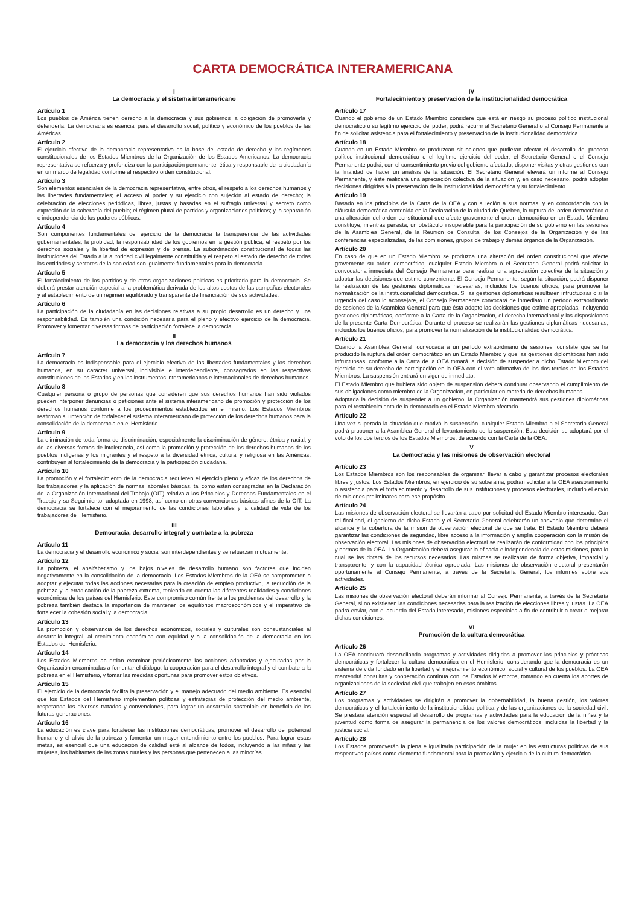CARTA DEMOCRÁTICA INTERAMERICANA
I
La democracia y el sistema interamericano
Artículo 1
Los pueblos de América tienen derecho a la democracia y sus gobiernos la obligación de promoverla y defenderla. La democracia es esencial para el desarrollo social, político y económico de los pueblos de las Américas.
Artículo 2
El ejercicio efectivo de la democracia representativa es la base del estado de derecho y los regímenes constitucionales de los Estados Miembros de la Organización de los Estados Americanos. La democracia representativa se refuerza y profundiza con la participación permanente, ética y responsable de la ciudadanía en un marco de legalidad conforme al respectivo orden constitucional.
Artículo 3
Son elementos esenciales de la democracia representativa, entre otros, el respeto a los derechos humanos y las libertades fundamentales; el acceso al poder y su ejercicio con sujeción al estado de derecho; la celebración de elecciones periódicas, libres, justas y basadas en el sufragio universal y secreto como expresión de la soberanía del pueblo; el régimen plural de partidos y organizaciones políticas; y la separación e independencia de los poderes públicos.
Artículo 4
Son componentes fundamentales del ejercicio de la democracia la transparencia de las actividades gubernamentales, la probidad, la responsabilidad de los gobiernos en la gestión pública, el respeto por los derechos sociales y la libertad de expresión y de prensa. La subordinación constitucional de todas las instituciones del Estado a la autoridad civil legalmente constituida y el respeto al estado de derecho de todas las entidades y sectores de la sociedad son igualmente fundamentales para la democracia.
Artículo 5
El fortalecimiento de los partidos y de otras organizaciones políticas es prioritario para la democracia. Se deberá prestar atención especial a la problemática derivada de los altos costos de las campañas electorales y al establecimiento de un régimen equilibrado y transparente de financiación de sus actividades.
Artículo 6
La participación de la ciudadanía en las decisiones relativas a su propio desarrollo es un derecho y una responsabilidad. Es también una condición necesaria para el pleno y efectivo ejercicio de la democracia. Promover y fomentar diversas formas de participación fortalece la democracia.
II
La democracia y los derechos humanos
Artículo 7
La democracia es indispensable para el ejercicio efectivo de las libertades fundamentales y los derechos humanos, en su carácter universal, indivisible e interdependiente, consagrados en las respectivas constituciones de los Estados y en los instrumentos interamericanos e internacionales de derechos humanos.
Artículo 8
Cualquier persona o grupo de personas que consideren que sus derechos humanos han sido violados pueden interponer denuncias o peticiones ante el sistema interamericano de promoción y protección de los derechos humanos conforme a los procedimientos establecidos en el mismo. Los Estados Miembros reafirman su intención de fortalecer el sistema interamericano de protección de los derechos humanos para la consolidación de la democracia en el Hemisferio.
Artículo 9
La eliminación de toda forma de discriminación, especialmente la discriminación de género, étnica y racial, y de las diversas formas de intolerancia, así como la promoción y protección de los derechos humanos de los pueblos indígenas y los migrantes y el respeto a la diversidad étnica, cultural y religiosa en las Américas, contribuyen al fortalecimiento de la democracia y la participación ciudadana.
Artículo 10
La promoción y el fortalecimiento de la democracia requieren el ejercicio pleno y eficaz de los derechos de los trabajadores y la aplicación de normas laborales básicas, tal como están consagradas en la Declaración de la Organización Internacional del Trabajo (OIT) relativa a los Principios y Derechos Fundamentales en el Trabajo y su Seguimiento, adoptada en 1998, así como en otras convenciones básicas afines de la OIT. La democracia se fortalece con el mejoramiento de las condiciones laborales y la calidad de vida de los trabajadores del Hemisferio.
III
Democracia, desarrollo integral y combate a la pobreza
Artículo 11
La democracia y el desarrollo económico y social son interdependientes y se refuerzan mutuamente.
Artículo 12
La pobreza, el analfabetismo y los bajos niveles de desarrollo humano son factores que inciden negativamente en la consolidación de la democracia. Los Estados Miembros de la OEA se comprometen a adoptar y ejecutar todas las acciones necesarias para la creación de empleo productivo, la reducción de la pobreza y la erradicación de la pobreza extrema, teniendo en cuenta las diferentes realidades y condiciones económicas de los países del Hemisferio. Este compromiso común frente a los problemas del desarrollo y la pobreza también destaca la importancia de mantener los equilibrios macroeconómicos y el imperativo de fortalecer la cohesión social y la democracia.
Artículo 13
La promoción y observancia de los derechos económicos, sociales y culturales son consustanciales al desarrollo integral, al crecimiento económico con equidad y a la consolidación de la democracia en los Estados del Hemisferio.
Artículo 14
Los Estados Miembros acuerdan examinar periódicamente las acciones adoptadas y ejecutadas por la Organización encaminadas a fomentar el diálogo, la cooperación para el desarrollo integral y el combate a la pobreza en el Hemisferio, y tomar las medidas oportunas para promover estos objetivos.
Artículo 15
El ejercicio de la democracia facilita la preservación y el manejo adecuado del medio ambiente. Es esencial que los Estados del Hemisferio implementen políticas y estrategias de protección del medio ambiente, respetando los diversos tratados y convenciones, para lograr un desarrollo sostenible en beneficio de las futuras generaciones.
Artículo 16
La educación es clave para fortalecer las instituciones democráticas, promover el desarrollo del potencial humano y el alivio de la pobreza y fomentar un mayor entendimiento entre los pueblos. Para lograr estas metas, es esencial que una educación de calidad esté al alcance de todos, incluyendo a las niñas y las mujeres, los habitantes de las zonas rurales y las personas que pertenecen a las minorías.
IV
Fortalecimiento y preservación de la institucionalidad democrática
Artículo 17
Cuando el gobierno de un Estado Miembro considere que está en riesgo su proceso político institucional democrático o su legítimo ejercicio del poder, podrá recurrir al Secretario General o al Consejo Permanente a fin de solicitar asistencia para el fortalecimiento y preservación de la institucionalidad democrática.
Artículo 18
Cuando en un Estado Miembro se produzcan situaciones que pudieran afectar el desarrollo del proceso político institucional democrático o el legítimo ejercicio del poder, el Secretario General o el Consejo Permanente podrá, con el consentimiento previo del gobierno afectado, disponer visitas y otras gestiones con la finalidad de hacer un análisis de la situación. El Secretario General elevará un informe al Consejo Permanente, y éste realizará una apreciación colectiva de la situación y, en caso necesario, podrá adoptar decisiones dirigidas a la preservación de la institucionalidad democrática y su fortalecimiento.
Artículo 19
Basado en los principios de la Carta de la OEA y con sujeción a sus normas, y en concordancia con la cláusula democrática contenida en la Declaración de la ciudad de Quebec, la ruptura del orden democrático o una alteración del orden constitucional que afecte gravemente el orden democrático en un Estado Miembro constituye, mientras persista, un obstáculo insuperable para la participación de su gobierno en las sesiones de la Asamblea General, de la Reunión de Consulta, de los Consejos de la Organización y de las conferencias especializadas, de las comisiones, grupos de trabajo y demás órganos de la Organización.
Artículo 20
En caso de que en un Estado Miembro se produzca una alteración del orden constitucional que afecte gravemente su orden democrático, cualquier Estado Miembro o el Secretario General podrá solicitar la convocatoria inmediata del Consejo Permanente para realizar una apreciación colectiva de la situación y adoptar las decisiones que estime conveniente. El Consejo Permanente, según la situación, podrá disponer la realización de las gestiones diplomáticas necesarias, incluidos los buenos oficios, para promover la normalización de la institucionalidad democrática. Si las gestiones diplomáticas resultaren infructuosas o si la urgencia del caso lo aconsejare, el Consejo Permanente convocará de inmediato un período extraordinario de sesiones de la Asamblea General para que ésta adopte las decisiones que estime apropiadas, incluyendo gestiones diplomáticas, conforme a la Carta de la Organización, el derecho internacional y las disposiciones de la presente Carta Democrática. Durante el proceso se realizarán las gestiones diplomáticas necesarias, incluidos los buenos oficios, para promover la normalización de la institucionalidad democrática.
Artículo 21
Cuando la Asamblea General, convocada a un período extraordinario de sesiones, constate que se ha producido la ruptura del orden democrático en un Estado Miembro y que las gestiones diplomáticas han sido infructuosas, conforme a la Carta de la OEA tomará la decisión de suspender a dicho Estado Miembro del ejercicio de su derecho de participación en la OEA con el voto afirmativo de los dos tercios de los Estados Miembros. La suspensión entrará en vigor de inmediato.
El Estado Miembro que hubiera sido objeto de suspensión deberá continuar observando el cumplimiento de sus obligaciones como miembro de la Organización, en particular en materia de derechos humanos.
Adoptada la decisión de suspender a un gobierno, la Organización mantendrá sus gestiones diplomáticas para el restablecimiento de la democracia en el Estado Miembro afectado.
Artículo 22
Una vez superada la situación que motivó la suspensión, cualquier Estado Miembro o el Secretario General podrá proponer a la Asamblea General el levantamiento de la suspensión. Esta decisión se adoptará por el voto de los dos tercios de los Estados Miembros, de acuerdo con la Carta de la OEA.
V
La democracia y las misiones de observación electoral
Artículo 23
Los Estados Miembros son los responsables de organizar, llevar a cabo y garantizar procesos electorales libres y justos. Los Estados Miembros, en ejercicio de su soberanía, podrán solicitar a la OEA asesoramiento o asistencia para el fortalecimiento y desarrollo de sus instituciones y procesos electorales, incluido el envío de misiones preliminares para ese propósito.
Artículo 24
Las misiones de observación electoral se llevarán a cabo por solicitud del Estado Miembro interesado. Con tal finalidad, el gobierno de dicho Estado y el Secretario General celebrarán un convenio que determine el alcance y la cobertura de la misión de observación electoral de que se trate. El Estado Miembro deberá garantizar las condiciones de seguridad, libre acceso a la información y amplia cooperación con la misión de observación electoral. Las misiones de observación electoral se realizarán de conformidad con los principios y normas de la OEA. La Organización deberá asegurar la eficacia e independencia de estas misiones, para lo cual se las dotará de los recursos necesarios. Las mismas se realizarán de forma objetiva, imparcial y transparente, y con la capacidad técnica apropiada. Las misiones de observación electoral presentarán oportunamente al Consejo Permanente, a través de la Secretaría General, los informes sobre sus actividades.
Artículo 25
Las misiones de observación electoral deberán informar al Consejo Permanente, a través de la Secretaría General, si no existiesen las condiciones necesarias para la realización de elecciones libres y justas. La OEA podrá enviar, con el acuerdo del Estado interesado, misiones especiales a fin de contribuir a crear o mejorar dichas condiciones.
VI
Promoción de la cultura democrática
Artículo 26
La OEA continuará desarrollando programas y actividades dirigidos a promover los principios y prácticas democráticas y fortalecer la cultura democrática en el Hemisferio, considerando que la democracia es un sistema de vida fundado en la libertad y el mejoramiento económico, social y cultural de los pueblos. La OEA mantendrá consultas y cooperación continua con los Estados Miembros, tomando en cuenta los aportes de organizaciones de la sociedad civil que trabajen en esos ámbitos.
Artículo 27
Los programas y actividades se dirigirán a promover la gobernabilidad, la buena gestión, los valores democráticos y el fortalecimiento de la institucionalidad política y de las organizaciones de la sociedad civil. Se prestará atención especial al desarrollo de programas y actividades para la educación de la niñez y la juventud como forma de asegurar la permanencia de los valores democráticos, incluidas la libertad y la justicia social.
Artículo 28
Los Estados promoverán la plena e igualitaria participación de la mujer en las estructuras políticas de sus respectivos países como elemento fundamental para la promoción y ejercicio de la cultura democrática.